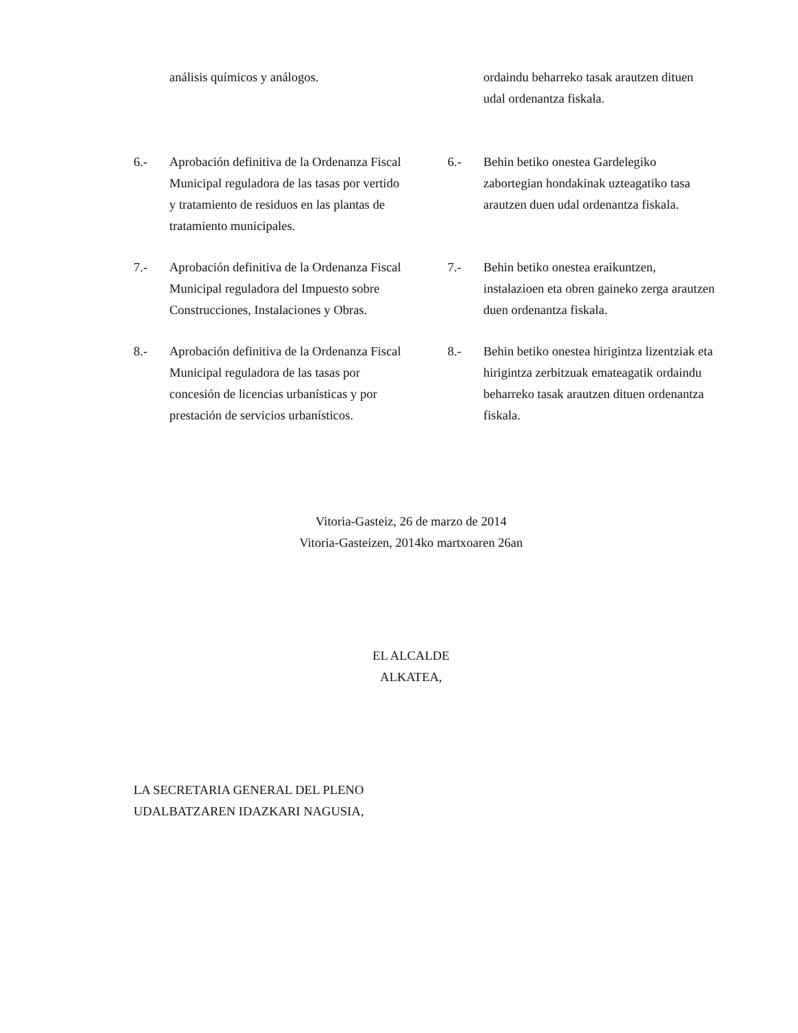análisis químicos y análogos. ordaindu beharreko tasak arautzen dituen udal ordenantza fiskala.
6.- Aprobación definitiva de la Ordenanza Fiscal Municipal reguladora de las tasas por vertido y tratamiento de residuos en las plantas de tratamiento municipales.
6.- Behin betiko onestea Gardelegiko zabortegian hondakinak uzteagatiko tasa arautzen duen udal ordenantza fiskala.
7.- Aprobación definitiva de la Ordenanza Fiscal Municipal reguladora del Impuesto sobre Construcciones, Instalaciones y Obras.
7.- Behin betiko onestea eraikuntzen, instalazioen eta obren gaineko zerga arautzen duen ordenantza fiskala.
8.- Aprobación definitiva de la Ordenanza Fiscal Municipal reguladora de las tasas por concesión de licencias urbanísticas y por prestación de servicios urbanísticos.
8.- Behin betiko onestea hirigintza lizentziak eta hirigintza zerbitzuak emateagatik ordaindu beharreko tasak arautzen dituen ordenantza fiskala.
Vitoria-Gasteiz, 26 de marzo de 2014
Vitoria-Gasteizen, 2014ko martxoaren 26an
EL ALCALDE
ALKATEA,
LA SECRETARIA GENERAL DEL PLENO
UDALBATZAREN IDAZKARI NAGUSIA,